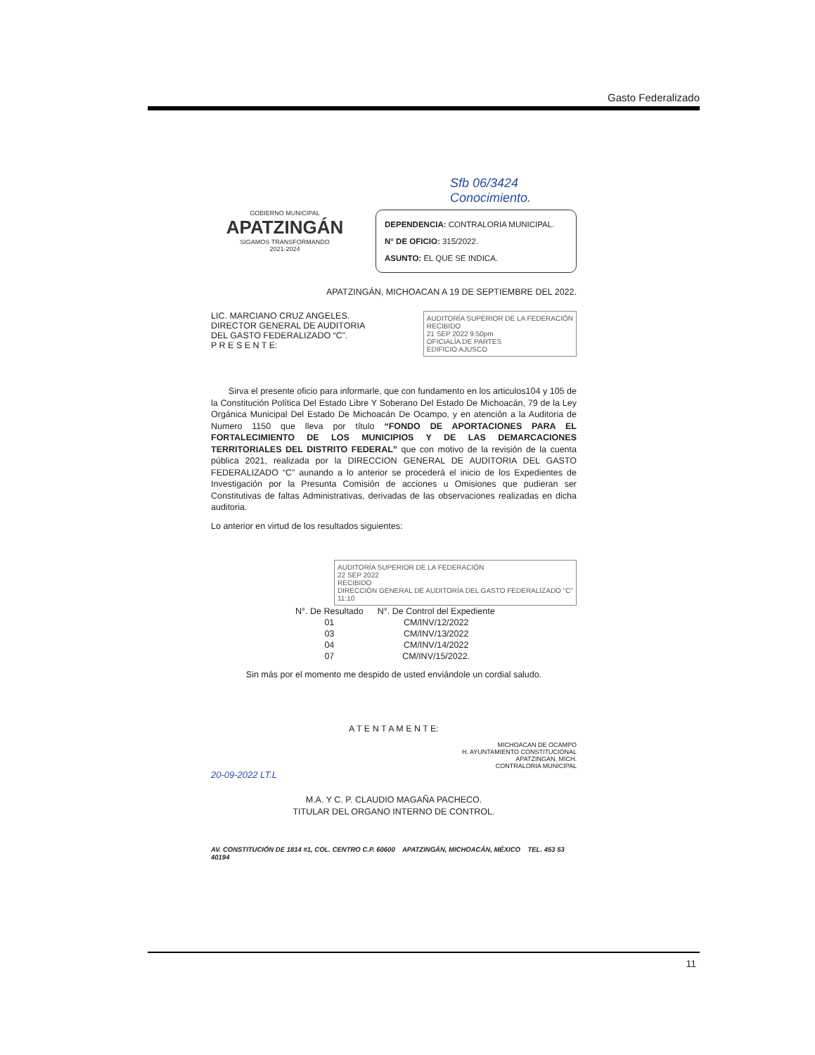Gasto Federalizado
Sfb 06/3424 Conocimiento.
GOBIERNO MUNICIPAL
APATZINGÁN
SIGAMOS TRANSFORMANDO
2021-2024
DEPENDENCIA: CONTRALORIA MUNICIPAL.
N° DE OFICIO: 315/2022.
ASUNTO: EL QUE SE INDICA.
APATZINGÁN, MICHOACAN A 19 DE SEPTIEMBRE DEL 2022.
AUDITORÍA SUPERIOR DE LA FEDERACIÓN
RECIBIDO
21 SEP 2022 9:50pm
OFICIALÍA DE PARTES
EDIFICIO AJUSCO
LIC. MARCIANO CRUZ ANGELES.
DIRECTOR GENERAL DE AUDITORIA
DEL GASTO FEDERALIZADO “C”.
P R E S E N T E:
Sirva el presente oficio para informarle, que con fundamento en los articulos104 y 105 de la Constitución Política Del Estado Libre Y Soberano Del Estado De Michoacán, 79 de la Ley Orgánica Municipal Del Estado De Michoacán De Ocampo, y en atención a la Auditoria de Numero 1150 que lleva por título “FONDO DE APORTACIONES PARA EL FORTALECIMIENTO DE LOS MUNICIPIOS Y DE LAS DEMARCACIONES TERRITORIALES DEL DISTRITO FEDERAL” que con motivo de la revisión de la cuenta pública 2021, realizada por la DIRECCION GENERAL DE AUDITORIA DEL GASTO FEDERALIZADO “C” aunando a lo anterior se procederá el inicio de los Expedientes de Investigación por la Presunta Comisión de acciones u Omisiones que pudieran ser Constitutivas de faltas Administrativas, derivadas de las observaciones realizadas en dicha auditoria.
Lo anterior en virtud de los resultados siguientes:
AUDITORÍA SUPERIOR DE LA FEDERACIÓN
22 SEP 2022
RECIBIDO
DIRECCIÓN GENERAL DE AUDITORÍA DEL GASTO FEDERALIZADO "C"
11:10
| N°. De Resultado | N°. De Control del Expediente |
| --- | --- |
| 01 | CM/INV/12/2022 |
| 03 | CM/INV/13/2022 |
| 04 | CM/INV/14/2022 |
| 07 | CM/INV/15/2022. |
Sin más por el momento me despido de usted enviándole un cordial saludo.
A T E N T A M E N T E:
MICHOACAN DE OCAMPO
H. AYUNTAMIENTO CONSTITUCIONAL
APATZINGAN, MICH.
CONTRALORIA MUNICIPAL
20-09-2022 LT.L
M.A. Y C. P. CLAUDIO MAGAÑA PACHECO.
TITULAR DEL ORGANO INTERNO DE CONTROL.
AV. CONSTITUCIÓN DE 1814 #1, COL. CENTRO C.P. 60600 APATZINGÁN, MICHOACÁN, MÉXICO TEL. 453 53 40194
11